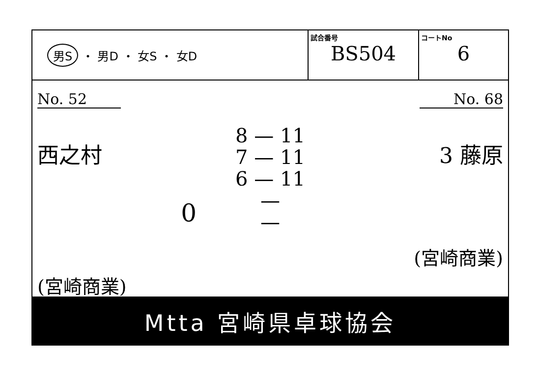男S ・ 男D ・ 女S ・ 女D
試合番号
BS504
コートNo
6
No. 52
西之村
0
(宮崎商業)
8 — 11
7 — 11
6 — 11
—
—
No. 68
3 藤原
(宮崎商業)
Mtta 宮崎県卓球協会